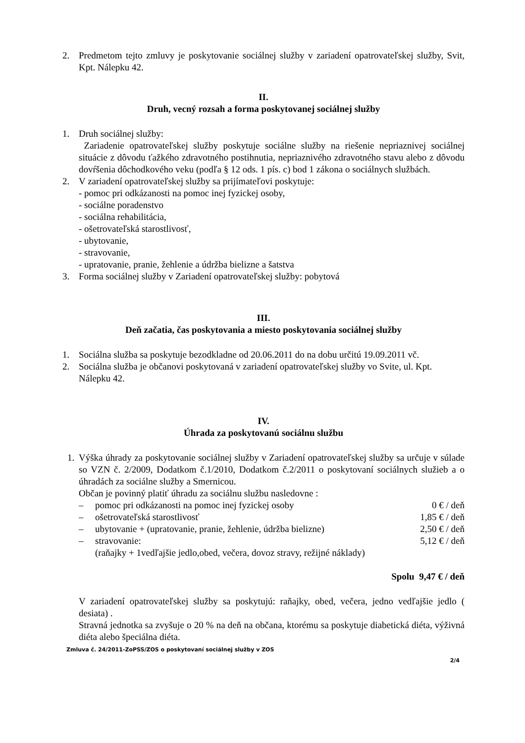2. Predmetom tejto zmluvy je poskytovanie sociálnej služby v zariadení opatrovateľskej služby, Svit, Kpt. Nálepku 42.
II.
Druh, vecný rozsah a forma poskytovanej sociálnej služby
1. Druh sociálnej služby:
Zariadenie opatrovateľskej služby poskytuje sociálne služby na riešenie nepriaznivej sociálnej situácie z dôvodu ťažkého zdravotného postihnutia, nepriaznivého zdravotného stavu alebo z dôvodu dovŕšenia dôchodkového veku (podľa § 12 ods. 1 pís. c) bod 1 zákona o sociálnych službách.
2. V zariadení opatrovateľskej služby sa prijímateľovi poskytuje:
- pomoc pri odkázanosti na pomoc inej fyzickej osoby,
- sociálne poradenstvo
- sociálna rehabilitácia,
- ošetrovateľská starostlivosť,
- ubytovanie,
- stravovanie,
- upratovanie, pranie, žehlenie a údržba bielizne a šatstva
3. Forma sociálnej služby v Zariadení opatrovateľskej služby: pobytová
III.
Deň začatia, čas poskytovania a miesto poskytovania sociálnej služby
1. Sociálna služba sa poskytuje bezodkladne od 20.06.2011 do na dobu určitú 19.09.2011 vč.
2. Sociálna služba je občanovi poskytovaná v zariadení opatrovateľskej služby vo Svite, ul. Kpt. Nálepku 42.
IV.
Úhrada za poskytovanú sociálnu službu
1. Výška úhrady za poskytovanie sociálnej služby v Zariadení opatrovateľskej služby sa určuje v súlade so VZN č. 2/2009, Dodatkom č.1/2010, Dodatkom č.2/2011 o poskytovaní sociálnych služieb a o úhradách za sociálne služby a Smernicou.
Občan je povinný platiť úhradu za sociálnu službu nasledovne :
– pomoc pri odkázanosti na pomoc inej fyzickej osoby 0 € / deň
– ošetrovateľská starostlivosť 1,85 € / deň
– ubytovanie + (upratovanie, pranie, žehlenie, údržba bielizne) 2,50 € / deň
– stravovanie:
(raňajky + 1vedľajšie jedlo,obed, večera, dovoz stravy, režijné náklady) 5,12 € / deň
Spolu 9,47 € / deň
V zariadení opatrovateľskej služby sa poskytujú: raňajky, obed, večera, jedno vedľajšie jedlo ( desiata) .
Stravná jednotka sa zvyšuje o 20 % na deň na občana, ktorému sa poskytuje diabetická diéta, výživná diéta alebo špeciálna diéta.
Zmluva č. 24/2011-ZoPSS/ZOS o poskytovaní sociálnej služby v ZOS
2/4